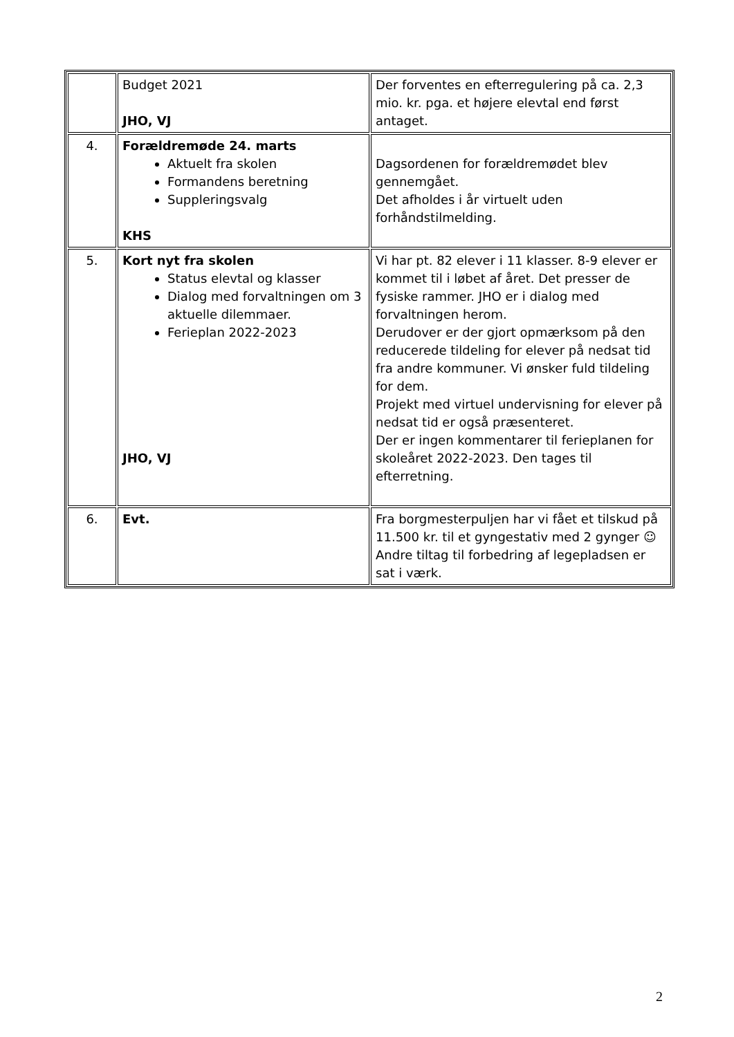| | Budget 2021 JHO, VJ | Der forventes en efterregulering på ca. 2,3 mio. kr. pga. et højere elevtal end først antaget. |
| 4. | Forældremøde 24. marts Aktuelt fra skolen Formandens beretning Suppleringsvalg KHS | Dagsordenen for forældremødet blev gennemgået. Det afholdes i år virtuelt uden forhåndstilmelding. |
| 5. | Kort nyt fra skolen Status elevtal og klasser Dialog med forvaltningen om 3 aktuelle dilemmaer. Ferieplan 2022-2023 JHO, VJ | Vi har pt. 82 elever i 11 klasser. 8-9 elever er kommet til i løbet af året. Det presser de fysiske rammer. JHO er i dialog med forvaltningen herom. Derudover er der gjort opmærksom på den reducerede tildeling for elever på nedsat tid fra andre kommuner. Vi ønsker fuld tildeling for dem. Projekt med virtuel undervisning for elever på nedsat tid er også præsenteret. Der er ingen kommentarer til ferieplanen for skoleåret 2022-2023. Den tages til efterretning. |
| 6. | Evt. | Fra borgmesterpuljen har vi fået et tilskud på 11.500 kr. til et gyngestativ med 2 gynger ☺ Andre tiltag til forbedring af legepladsen er sat i værk. |
2